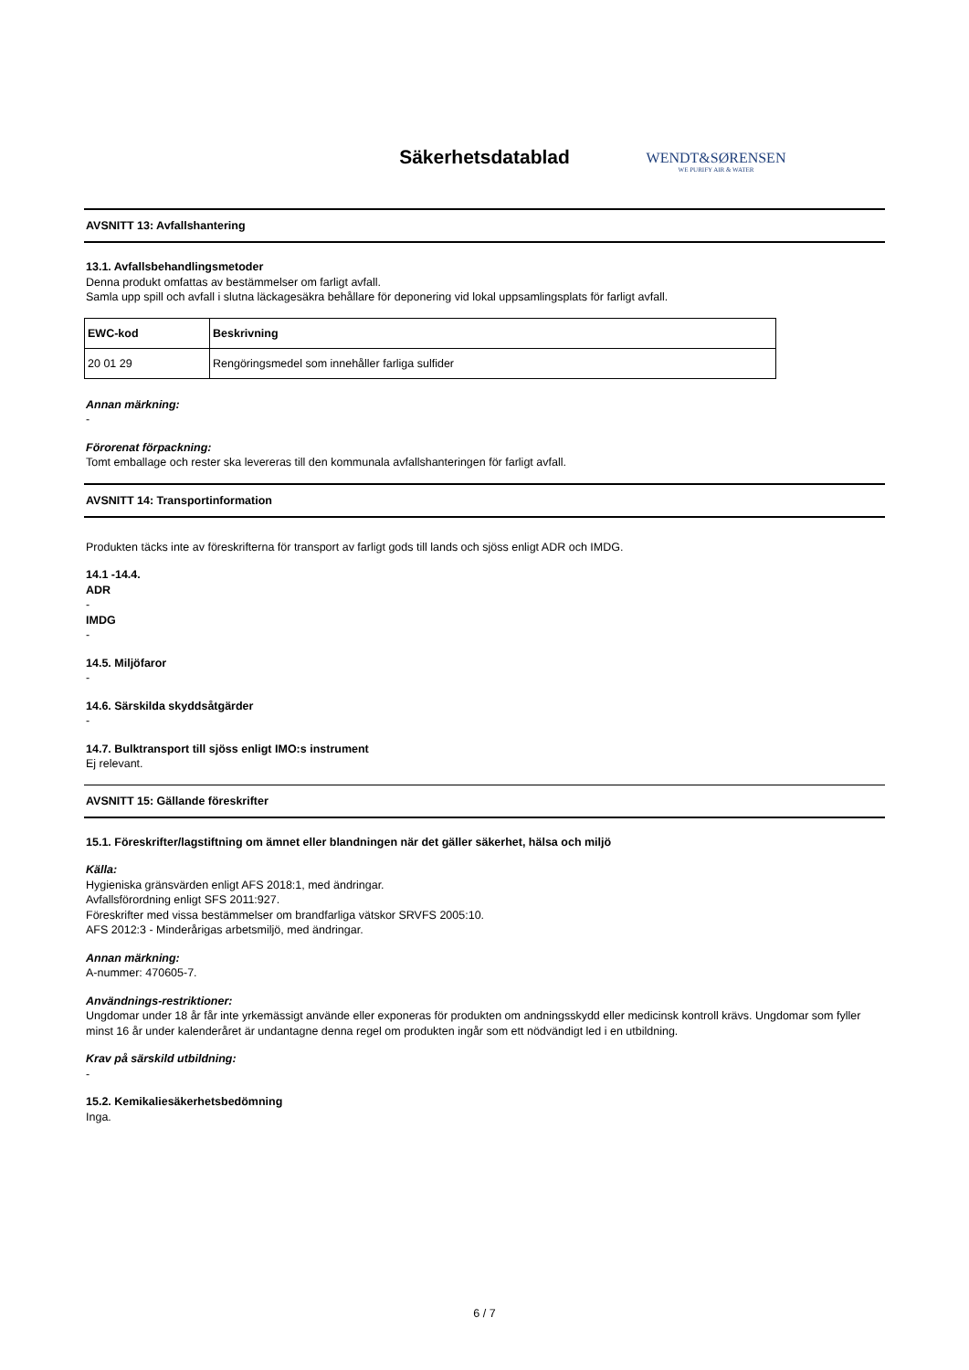Säkerhetsdatablad
WENDT&SØRENSEN
WE PURIFY AIR & WATER
AVSNITT 13: Avfallshantering
13.1. Avfallsbehandlingsmetoder
Denna produkt omfattas av bestämmelser om farligt avfall.
Samla upp spill och avfall i slutna läckagesäkra behållare för deponering vid lokal uppsamlingsplats för farligt avfall.
| EWC-kod | Beskrivning |
| --- | --- |
| 20 01 29 | Rengöringsmedel som innehåller farliga sulfider |
Annan märkning:
-
Förorenat förpackning:
Tomt emballage och rester ska levereras till den kommunala avfallshanteringen för farligt avfall.
AVSNITT 14: Transportinformation
Produkten täcks inte av föreskrifterna för transport av farligt gods till lands och sjöss enligt ADR och IMDG.
14.1 -14.4.
ADR
-
IMDG
-
14.5. Miljöfaror
-
14.6. Särskilda skyddsåtgärder
-
14.7. Bulktransport till sjöss enligt IMO:s instrument
Ej relevant.
AVSNITT 15: Gällande föreskrifter
15.1. Föreskrifter/lagstiftning om ämnet eller blandningen när det gäller säkerhet, hälsa och miljö
Källa:
Hygieniska gränsvärden enligt AFS 2018:1, med ändringar.
Avfallsförordning enligt SFS 2011:927.
Föreskrifter med vissa bestämmelser om brandfarliga vätskor SRVFS 2005:10.
AFS 2012:3 - Minderårigas arbetsmiljö, med ändringar.
Annan märkning:
A-nummer: 470605-7.
Användnings-restriktioner:
Ungdomar under 18 år får inte yrkemässigt använde eller exponeras för produkten om andningsskydd eller medicinsk kontroll krävs. Ungdomar som fyller minst 16 år under kalenderåret är undantagne denna regel om produkten ingår som ett nödvändigt led i en utbildning.
Krav på särskild utbildning:
-
15.2. Kemikaliesäkerhetsbedömning
Inga.
6 / 7